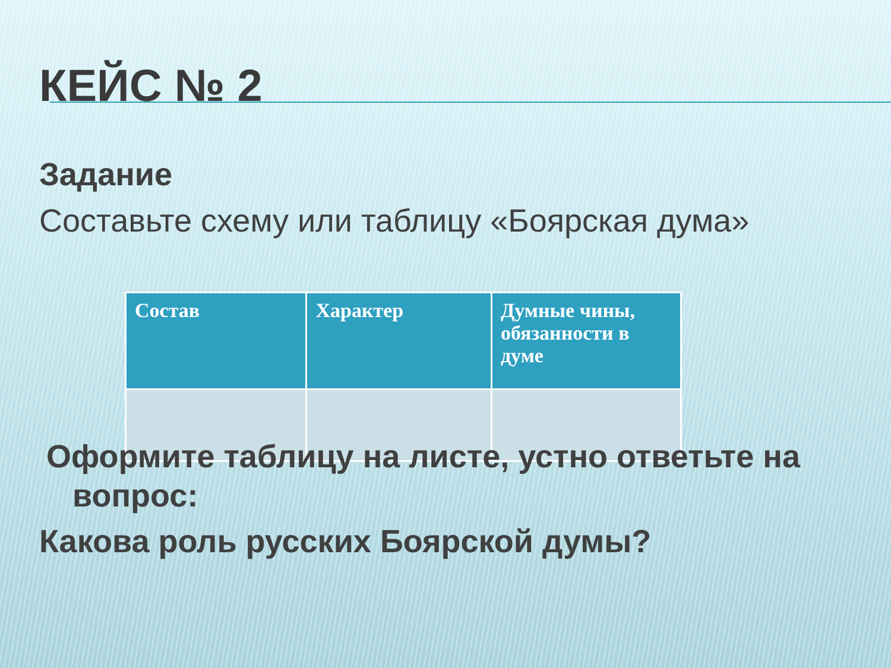КЕЙС № 2
Задание
Составьте схему или таблицу «Боярская дума»
| Состав | Характер | Думные чины, обязанности в думе |
| --- | --- | --- |
Оформите таблицу на листе, устно ответьте на вопрос:
Какова роль русских Боярской думы?